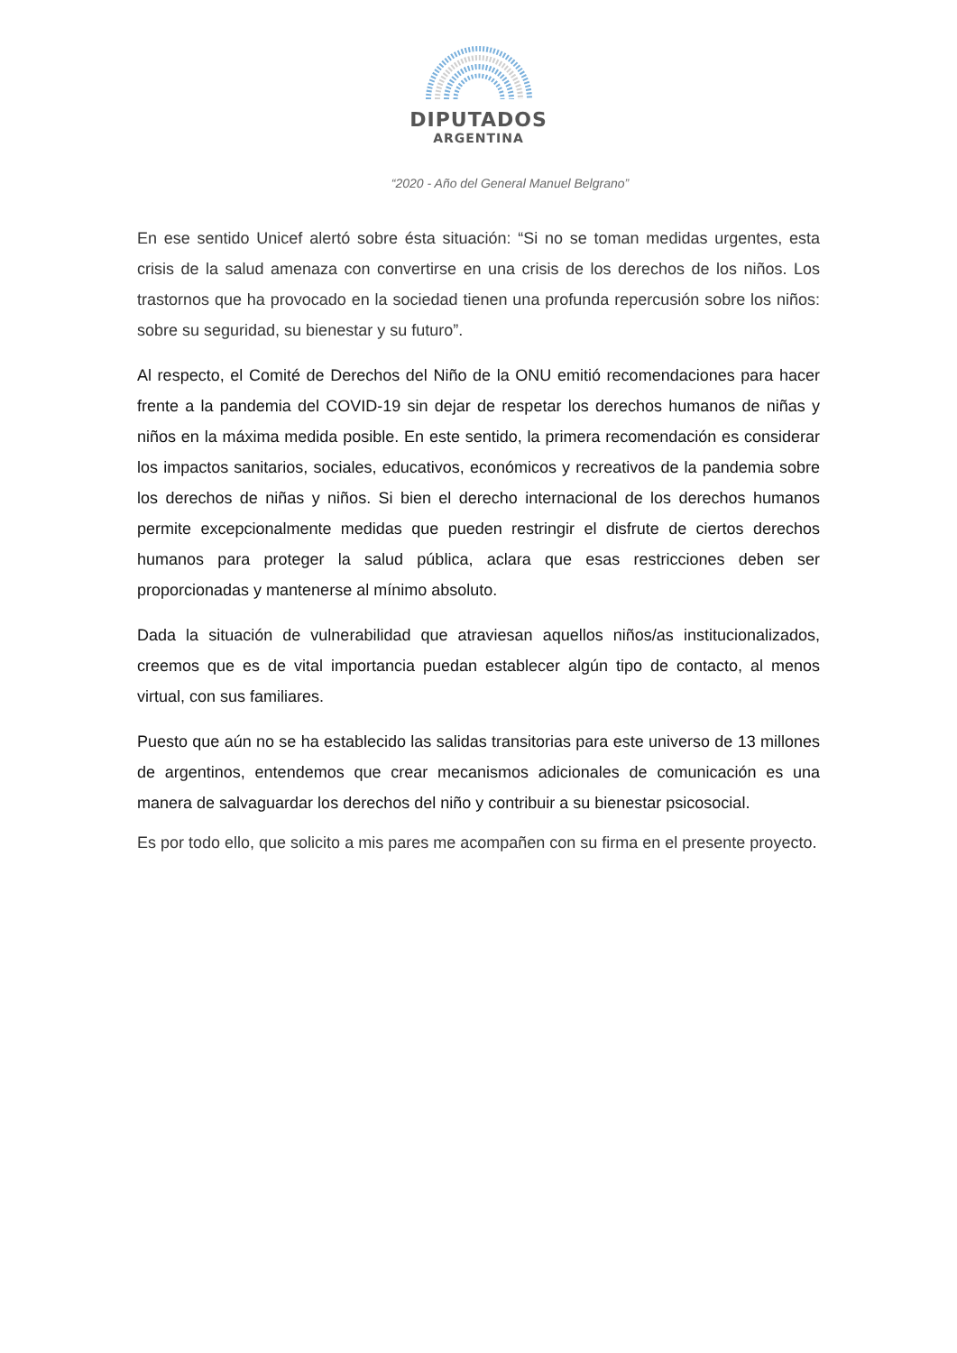DIPUTADOS
ARGENTINA
“2020 - Año del General Manuel Belgrano”
En ese sentido Unicef alertó sobre ésta situación: “Si no se toman medidas urgentes, esta crisis de la salud amenaza con convertirse en una crisis de los derechos de los niños. Los trastornos que ha provocado en la sociedad tienen una profunda repercusión sobre los niños: sobre su seguridad, su bienestar y su futuro”.
Al respecto, el Comité de Derechos del Niño de la ONU emitió recomendaciones para hacer frente a la pandemia del COVID-19 sin dejar de respetar los derechos humanos de niñas y niños en la máxima medida posible. En este sentido, la primera recomendación es considerar los impactos sanitarios, sociales, educativos, económicos y recreativos de la pandemia sobre los derechos de niñas y niños. Si bien el derecho internacional de los derechos humanos permite excepcionalmente medidas que pueden restringir el disfrute de ciertos derechos humanos para proteger la salud pública, aclara que esas restricciones deben ser proporcionadas y mantenerse al mínimo absoluto.
Dada la situación de vulnerabilidad que atraviesan aquellos niños/as institucionalizados, creemos que es de vital importancia puedan establecer algún tipo de contacto, al menos virtual, con sus familiares.
Puesto que aún no se ha establecido las salidas transitorias para este universo de 13 millones de argentinos, entendemos que crear mecanismos adicionales de comunicación es una manera de salvaguardar los derechos del niño y contribuir a su bienestar psicosocial.
Es por todo ello, que solicito a mis pares me acompañen con su firma en el presente proyecto.